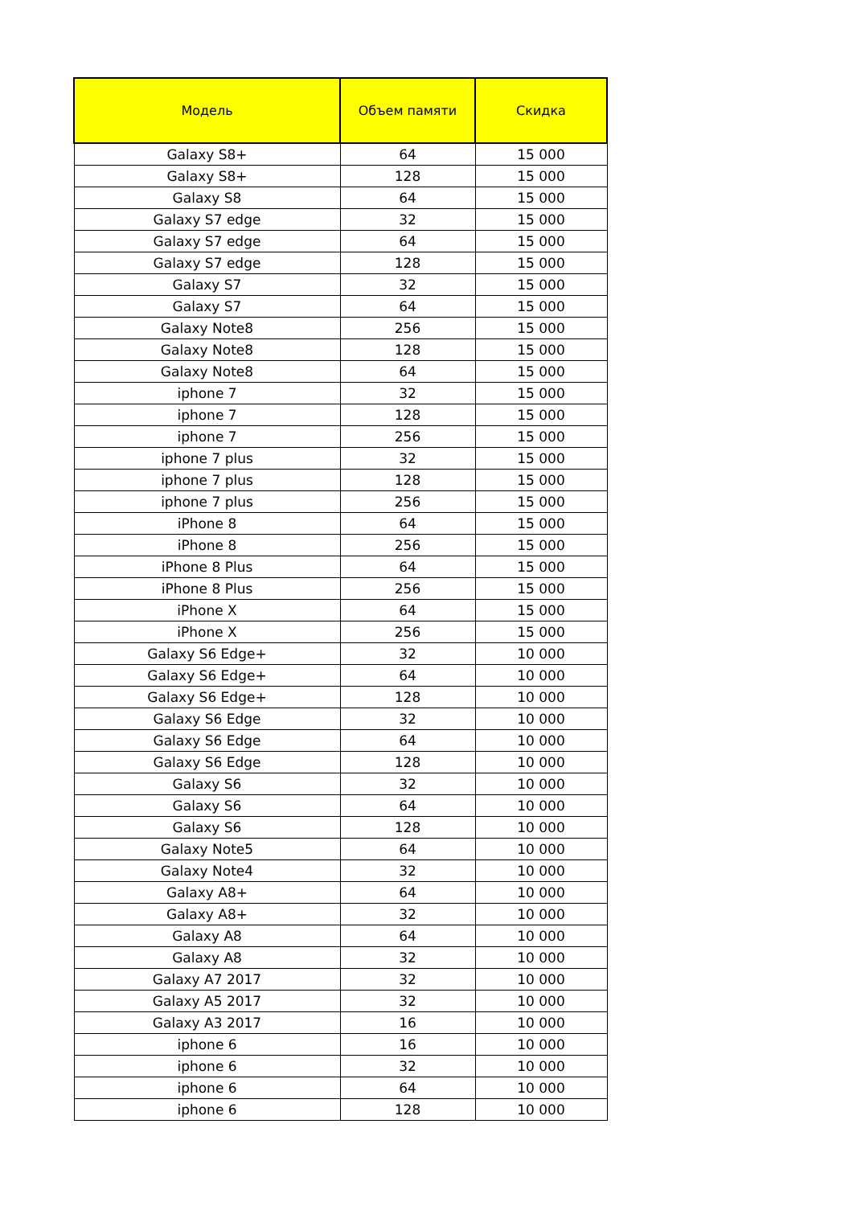| Модель | Объем памяти | Скидка |
| --- | --- | --- |
| Galaxy S8+ | 64 | 15 000 |
| Galaxy S8+ | 128 | 15 000 |
| Galaxy S8 | 64 | 15 000 |
| Galaxy S7 edge | 32 | 15 000 |
| Galaxy S7 edge | 64 | 15 000 |
| Galaxy S7 edge | 128 | 15 000 |
| Galaxy S7 | 32 | 15 000 |
| Galaxy S7 | 64 | 15 000 |
| Galaxy Note8 | 256 | 15 000 |
| Galaxy Note8 | 128 | 15 000 |
| Galaxy Note8 | 64 | 15 000 |
| iphone 7 | 32 | 15 000 |
| iphone 7 | 128 | 15 000 |
| iphone 7 | 256 | 15 000 |
| iphone 7 plus | 32 | 15 000 |
| iphone 7 plus | 128 | 15 000 |
| iphone 7 plus | 256 | 15 000 |
| iPhone 8 | 64 | 15 000 |
| iPhone 8 | 256 | 15 000 |
| iPhone 8 Plus | 64 | 15 000 |
| iPhone 8 Plus | 256 | 15 000 |
| iPhone X | 64 | 15 000 |
| iPhone X | 256 | 15 000 |
| Galaxy S6 Edge+ | 32 | 10 000 |
| Galaxy S6 Edge+ | 64 | 10 000 |
| Galaxy S6 Edge+ | 128 | 10 000 |
| Galaxy S6 Edge | 32 | 10 000 |
| Galaxy S6 Edge | 64 | 10 000 |
| Galaxy S6 Edge | 128 | 10 000 |
| Galaxy S6 | 32 | 10 000 |
| Galaxy S6 | 64 | 10 000 |
| Galaxy S6 | 128 | 10 000 |
| Galaxy Note5 | 64 | 10 000 |
| Galaxy Note4 | 32 | 10 000 |
| Galaxy A8+ | 64 | 10 000 |
| Galaxy A8+ | 32 | 10 000 |
| Galaxy A8 | 64 | 10 000 |
| Galaxy A8 | 32 | 10 000 |
| Galaxy A7 2017 | 32 | 10 000 |
| Galaxy A5 2017 | 32 | 10 000 |
| Galaxy A3 2017 | 16 | 10 000 |
| iphone 6 | 16 | 10 000 |
| iphone 6 | 32 | 10 000 |
| iphone 6 | 64 | 10 000 |
| iphone 6 | 128 | 10 000 |